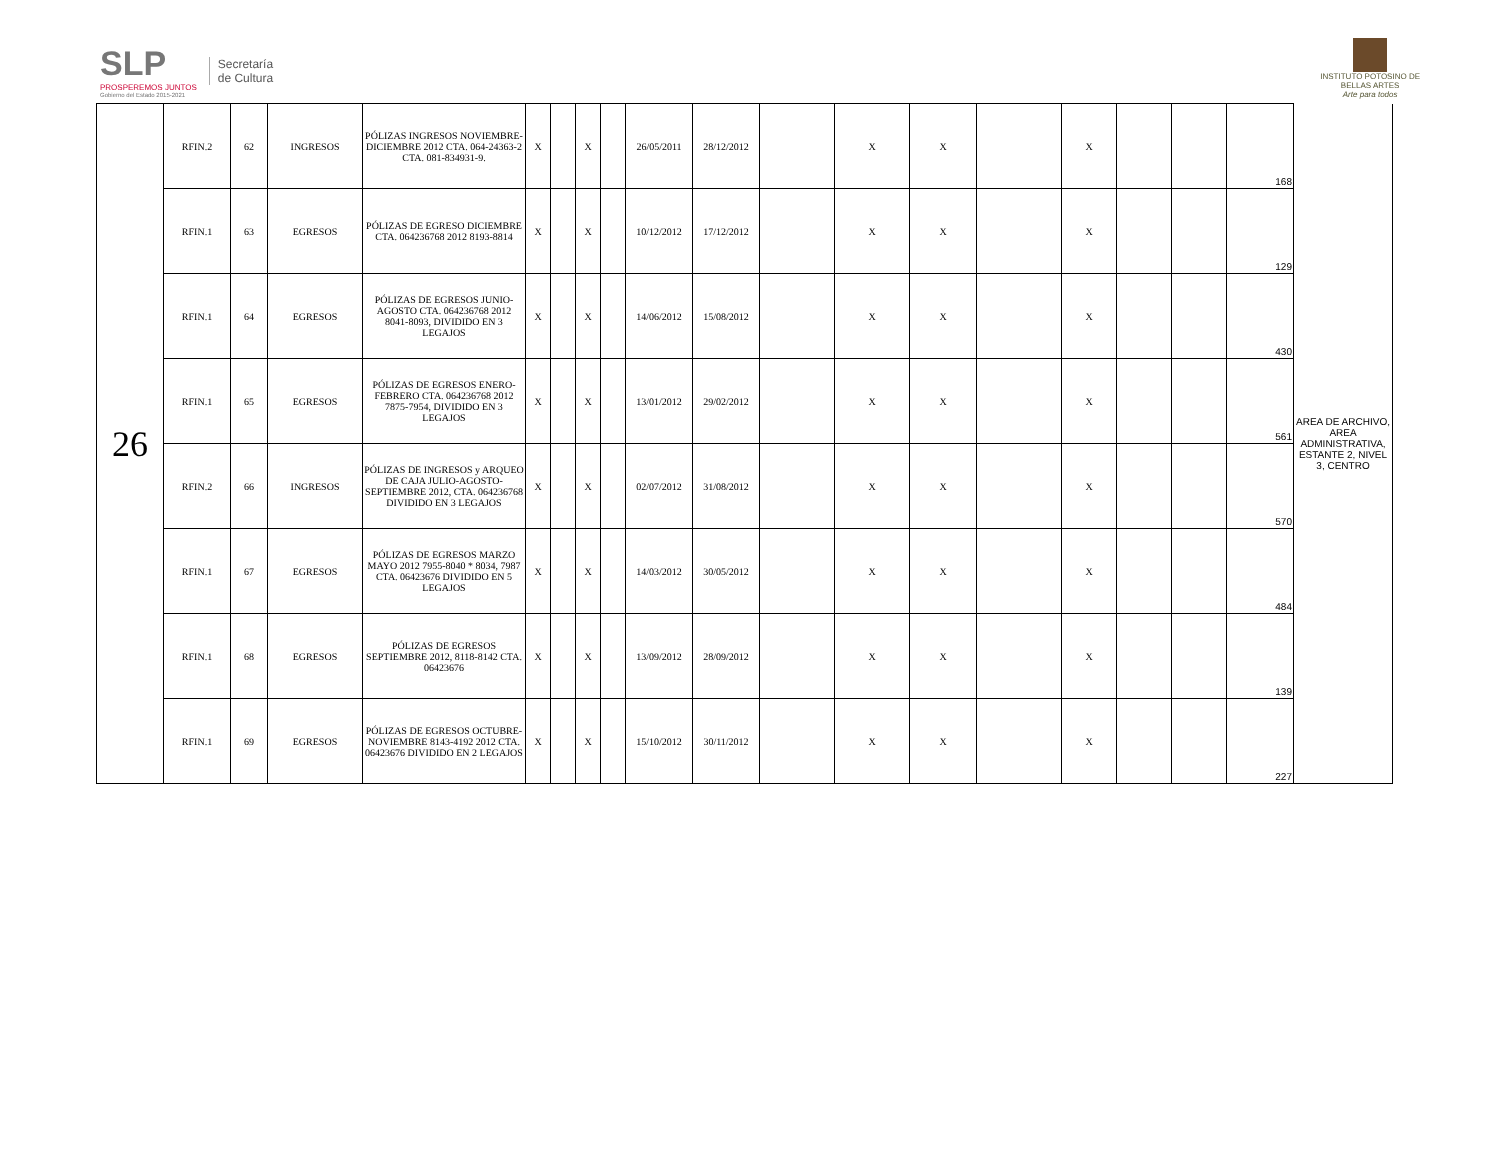SLP
PROSPEREMOS JUNTOS
Gobierno del Estado 2015-2021
Secretaría
de Cultura
INSTITUTO POTOSINO DE
BELLAS ARTES
Arte para todos
| 26 | RFIN.2 | 62 | INGRESOS | PÓLIZAS INGRESOS NOVIEMBRE-DICIEMBRE 2012 CTA. 064-24363-2 CTA. 081-834931-9. | X | | X | | 26/05/2011 | 28/12/2012 | | X | X | | X | | | 168 | AREA DE ARCHIVO, AREA ADMINISTRATIVA, ESTANTE 2, NIVEL 3, CENTRO |
| | RFIN.1 | 63 | EGRESOS | PÓLIZAS DE EGRESO DICIEMBRE CTA. 064236768 2012 8193-8814 | X | | X | | 10/12/2012 | 17/12/2012 | | X | X | | X | | | 129 | |
| | RFIN.1 | 64 | EGRESOS | PÓLIZAS DE EGRESOS JUNIO-AGOSTO CTA. 064236768 2012 8041-8093, DIVIDIDO EN 3 LEGAJOS | X | | X | | 14/06/2012 | 15/08/2012 | | X | X | | X | | | 430 | |
| | RFIN.1 | 65 | EGRESOS | PÓLIZAS DE EGRESOS ENERO-FEBRERO CTA. 064236768 2012 7875-7954, DIVIDIDO EN 3 LEGAJOS | X | | X | | 13/01/2012 | 29/02/2012 | | X | X | | X | | | 561 | |
| | RFIN.2 | 66 | INGRESOS | PÓLIZAS DE INGRESOS y ARQUEO DE CAJA JULIO-AGOSTO-SEPTIEMBRE 2012, CTA. 064236768 DIVIDIDO EN 3 LEGAJOS | X | | X | | 02/07/2012 | 31/08/2012 | | X | X | | X | | | 570 | |
| | RFIN.1 | 67 | EGRESOS | PÓLIZAS DE EGRESOS MARZO MAYO 2012 7955-8040 * 8034, 7987 CTA. 06423676 DIVIDIDO EN 5 LEGAJOS | X | | X | | 14/03/2012 | 30/05/2012 | | X | X | | X | | | 484 | |
| | RFIN.1 | 68 | EGRESOS | PÓLIZAS DE EGRESOS SEPTIEMBRE 2012, 8118-8142 CTA. 06423676 | X | | X | | 13/09/2012 | 28/09/2012 | | X | X | | X | | | 139 | |
| | RFIN.1 | 69 | EGRESOS | PÓLIZAS DE EGRESOS OCTUBRE-NOVIEMBRE 8143-4192 2012 CTA. 06423676 DIVIDIDO EN 2 LEGAJOS | X | | X | | 15/10/2012 | 30/11/2012 | | X | X | | X | | | 227 | |